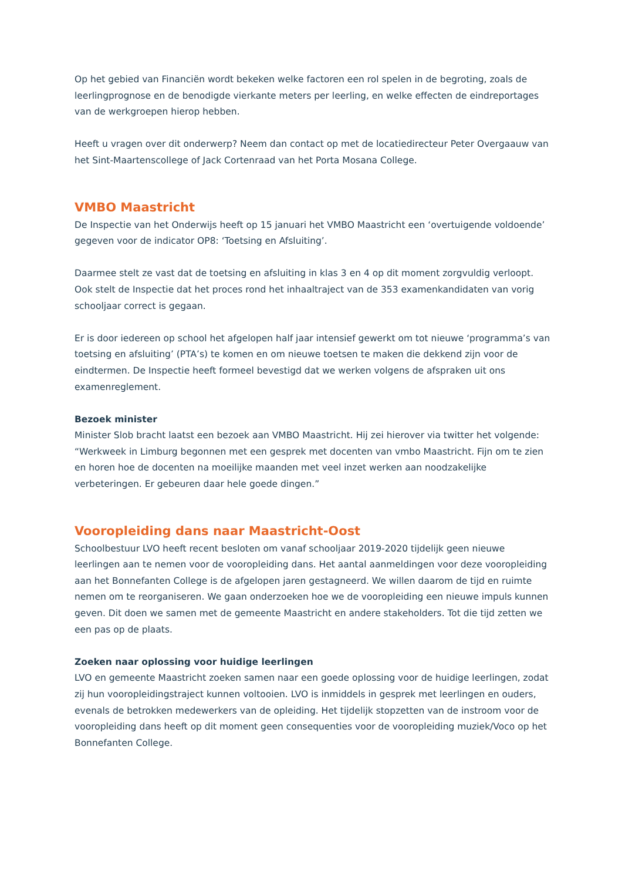Op het gebied van Financiën wordt bekeken welke factoren een rol spelen in de begroting, zoals de leerlingprognose en de benodigde vierkante meters per leerling, en welke effecten de eindreportages van de werkgroepen hierop hebben.
Heeft u vragen over dit onderwerp? Neem dan contact op met de locatiedirecteur Peter Overgaauw van het Sint-Maartenscollege of Jack Cortenraad van het Porta Mosana College.
VMBO Maastricht
De Inspectie van het Onderwijs heeft op 15 januari het VMBO Maastricht een ‘overtuigende voldoende’ gegeven voor de indicator OP8: ‘Toetsing en Afsluiting’.
Daarmee stelt ze vast dat de toetsing en afsluiting in klas 3 en 4 op dit moment zorgvuldig verloopt. Ook stelt de Inspectie dat het proces rond het inhaaltraject van de 353 examenkandidaten van vorig schooljaar correct is gegaan.
Er is door iedereen op school het afgelopen half jaar intensief gewerkt om tot nieuwe ‘programma’s van toetsing en afsluiting’ (PTA’s) te komen en om nieuwe toetsen te maken die dekkend zijn voor de eindtermen. De Inspectie heeft formeel bevestigd dat we werken volgens de afspraken uit ons examenreglement.
Bezoek minister
Minister Slob bracht laatst een bezoek aan VMBO Maastricht. Hij zei hierover via twitter het volgende: “Werkweek in Limburg begonnen met een gesprek met docenten van vmbo Maastricht. Fijn om te zien en horen hoe de docenten na moeilijke maanden met veel inzet werken aan noodzakelijke verbeteringen. Er gebeuren daar hele goede dingen.”
Vooropleiding dans naar Maastricht-Oost
Schoolbestuur LVO heeft recent besloten om vanaf schooljaar 2019-2020 tijdelijk geen nieuwe leerlingen aan te nemen voor de vooropleiding dans. Het aantal aanmeldingen voor deze vooropleiding aan het Bonnefanten College is de afgelopen jaren gestagneerd. We willen daarom de tijd en ruimte nemen om te reorganiseren. We gaan onderzoeken hoe we de vooropleiding een nieuwe impuls kunnen geven. Dit doen we samen met de gemeente Maastricht en andere stakeholders. Tot die tijd zetten we een pas op de plaats.
Zoeken naar oplossing voor huidige leerlingen
LVO en gemeente Maastricht zoeken samen naar een goede oplossing voor de huidige leerlingen, zodat zij hun vooropleidingstraject kunnen voltooien. LVO is inmiddels in gesprek met leerlingen en ouders, evenals de betrokken medewerkers van de opleiding. Het tijdelijk stopzetten van de instroom voor de vooropleiding dans heeft op dit moment geen consequenties voor de vooropleiding muziek/Voco op het Bonnefanten College.